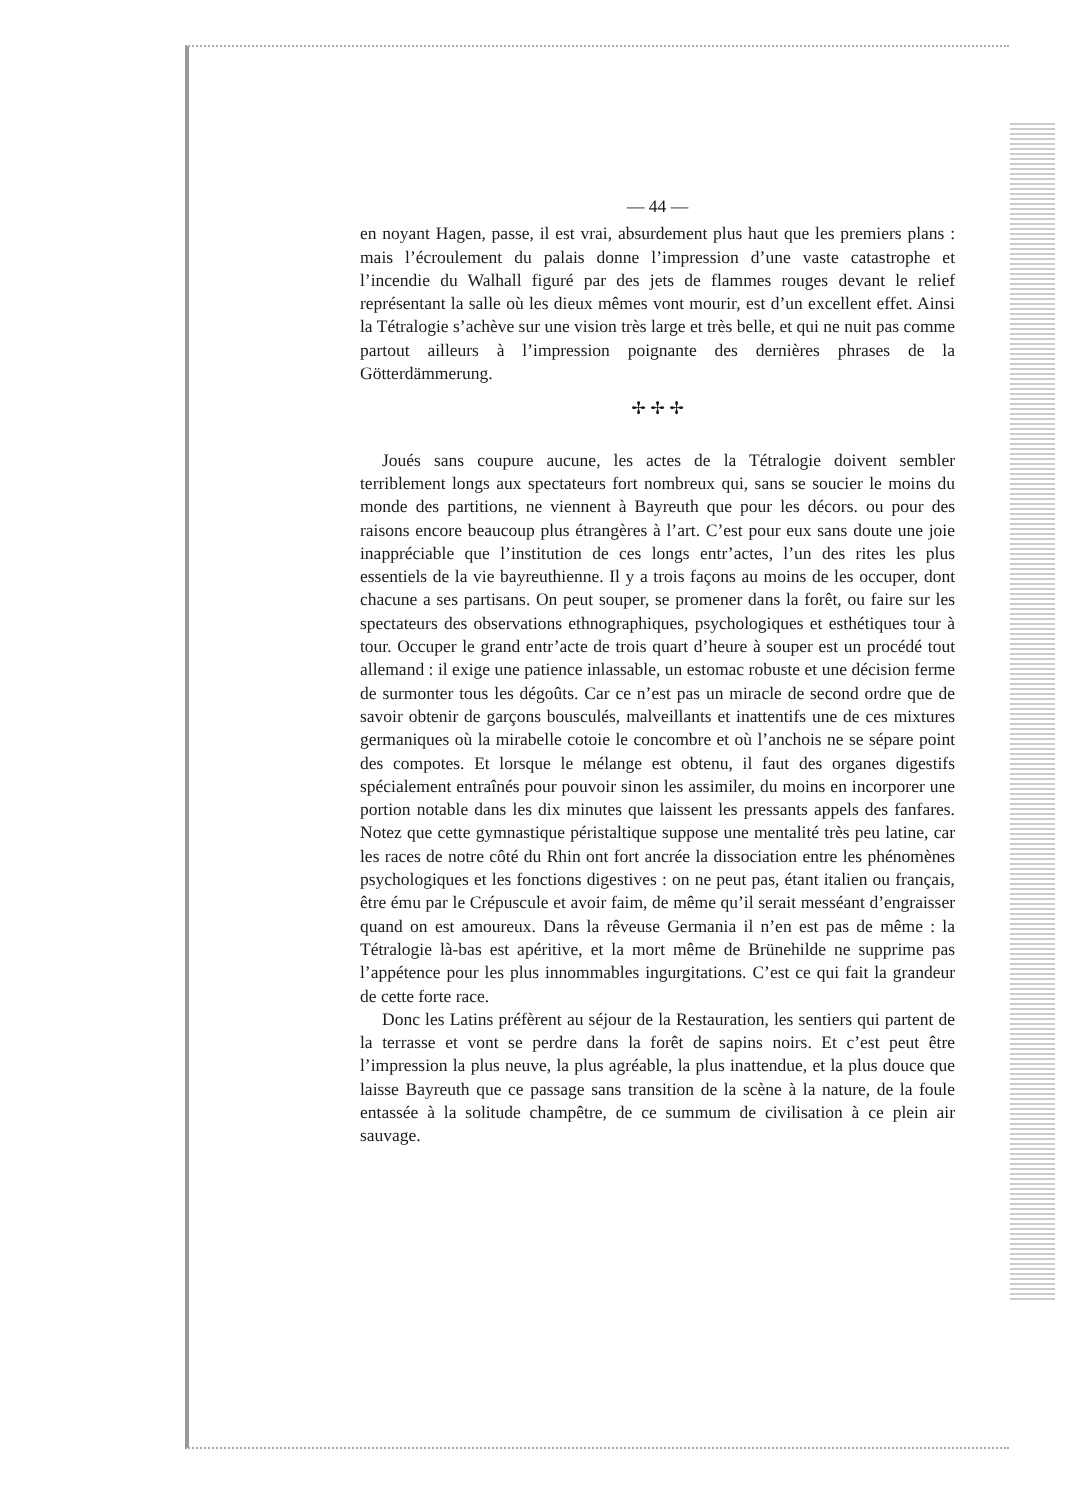— 44 —
en noyant Hagen, passe, il est vrai, absurdement plus haut que les premiers plans : mais l’écroulement du palais donne l’impression d’une vaste catastrophe et l’incendie du Walhall figuré par des jets de flammes rouges devant le relief représentant la salle où les dieux mêmes vont mourir, est d’un excellent effet. Ainsi la Tétralogie s’achève sur une vision très large et très belle, et qui ne nuit pas comme partout ailleurs à l’impression poignante des dernières phrases de la Götterdämmerung.
✢ ✢ ✢
Joués sans coupure aucune, les actes de la Tétralogie doivent sembler terriblement longs aux spectateurs fort nombreux qui, sans se soucier le moins du monde des partitions, ne viennent à Bayreuth que pour les décors. ou pour des raisons encore beaucoup plus étrangères à l’art. C’est pour eux sans doute une joie inappréciable que l’institution de ces longs entr’actes, l’un des rites les plus essentiels de la vie bayreuthienne. Il y a trois façons au moins de les occuper, dont chacune a ses partisans. On peut souper, se promener dans la forêt, ou faire sur les spectateurs des observations ethnographiques, psychologiques et esthétiques tour à tour. Occuper le grand entr’acte de trois quart d’heure à souper est un procédé tout allemand : il exige une patience inlassable, un estomac robuste et une décision ferme de surmonter tous les dégoûts. Car ce n’est pas un miracle de second ordre que de savoir obtenir de garçons bousculés, malveillants et inattentifs une de ces mixtures germaniques où la mirabelle cotoie le concombre et où l’anchois ne se sépare point des compotes. Et lorsque le mélange est obtenu, il faut des organes digestifs spécialement entraînés pour pouvoir sinon les assimiler, du moins en incorporer une portion notable dans les dix minutes que laissent les pressants appels des fanfares. Notez que cette gymnastique péristaltique suppose une mentalité très peu latine, car les races de notre côté du Rhin ont fort ancrée la dissociation entre les phénomènes psychologiques et les fonctions digestives : on ne peut pas, étant italien ou français, être ému par le Crépuscule et avoir faim, de même qu’il serait messéant d’engraisser quand on est amoureux. Dans la rêveuse Germania il n’en est pas de même : la Tétralogie là-bas est apéritive, et la mort même de Brünehilde ne supprime pas l’appétence pour les plus innommables ingurgitations. C’est ce qui fait la grandeur de cette forte race.
Donc les Latins préfèrent au séjour de la Restauration, les sentiers qui partent de la terrasse et vont se perdre dans la forêt de sapins noirs. Et c’est peut être l’impression la plus neuve, la plus agréable, la plus inattendue, et la plus douce que laisse Bayreuth que ce passage sans transition de la scène à la nature, de la foule entassée à la solitude champêtre, de ce summum de civilisation à ce plein air sauvage.